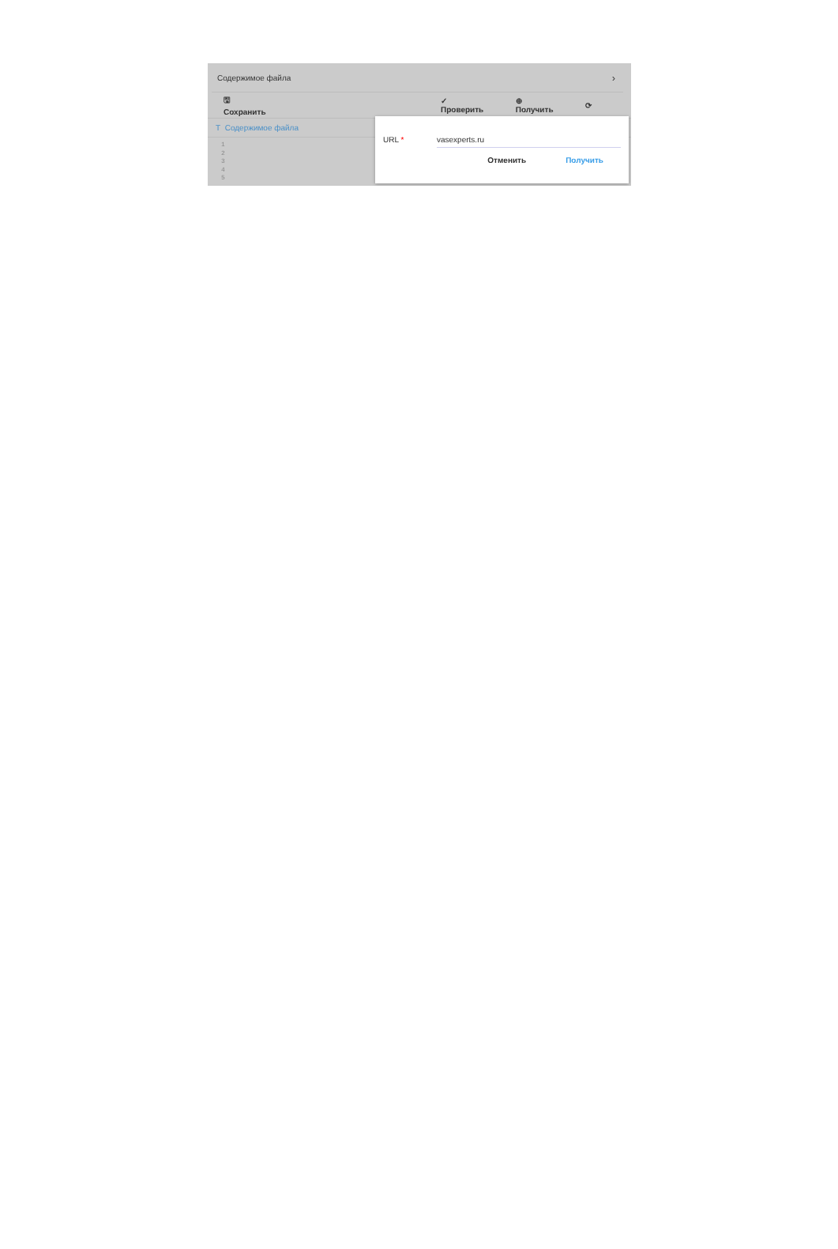Содержимое файла ›
🖫 Сохранить ✓ Проверить ⊕ Получить ⟳
T Содержимое файла
1
2
3
4
5
URL * vasexperts.ru
Отменить Получить